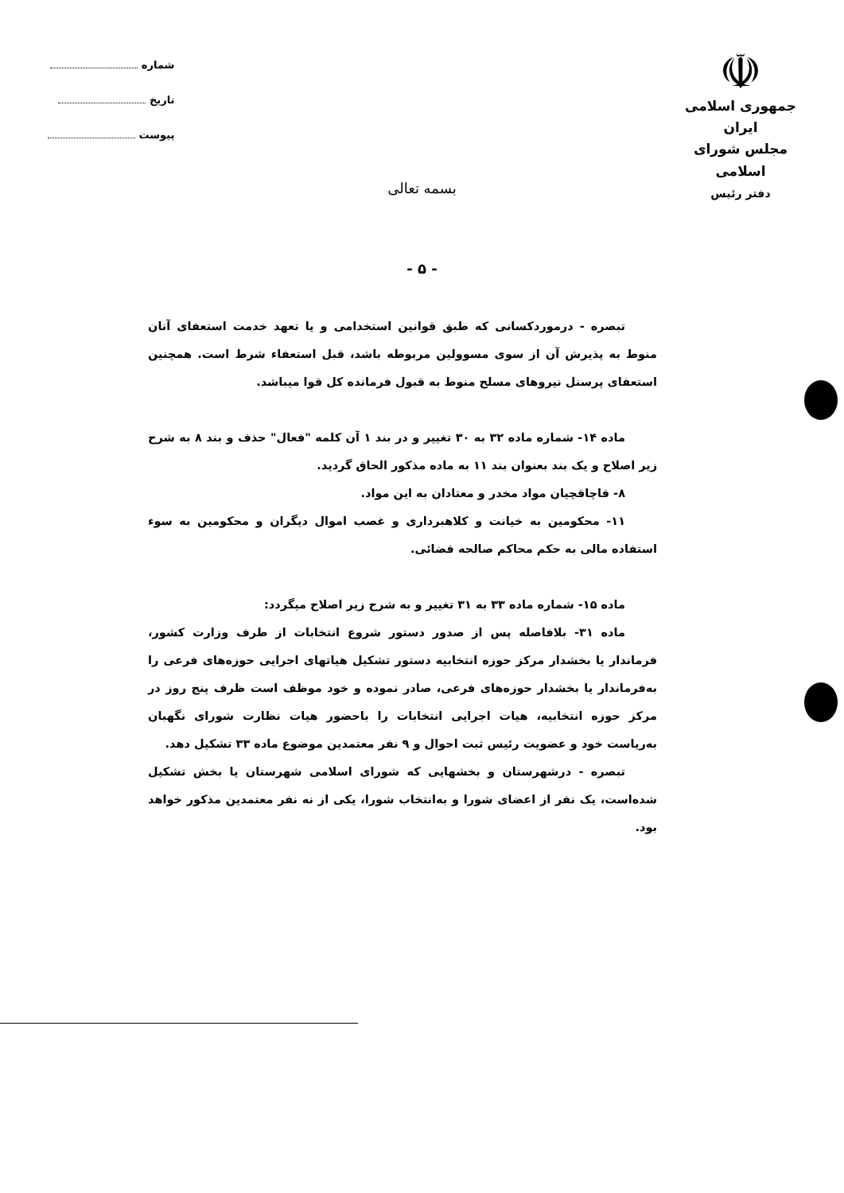☫
جمهوری اسلامی ایران
مجلس شورای اسلامی
دفتر رئیس
شماره
تاریخ
پیوست
بسمه تعالی
- ۵ -
تبصره - درموردکسانی که طبق قوانین استخدامی و یا تعهد خدمت استعفای آنان منوط به پذیرش آن از سوی مسوولین مربوطه باشد، قبل استعفاء شرط است. همچنین استعفای پرسنل نیروهای مسلح منوط به قبول فرمانده کل قوا میباشد.
ماده ۱۴- شماره ماده ۳۲ به ۳۰ تغییر و در بند ۱ آن کلمه "فعال" حذف و بند ۸ به شرح زیر اصلاح و یک بند بعنوان بند ۱۱ به ماده مذکور الحاق گردید.
۸- قاچاقچیان مواد مخدر و معتادان به این مواد.
۱۱- محکومین به خیانت و کلاهبرداری و غصب اموال دیگران و محکومین به سوء استفاده مالی به حکم محاکم صالحه قضائی.
ماده ۱۵- شماره ماده ۳۳ به ۳۱ تغییر و به شرح زیر اصلاح میگردد:
ماده ۳۱- بلافاصله پس از صدور دستور شروع انتخابات از طرف وزارت کشور، فرماندار یا بخشدار مرکز حوزه انتخابیه دستور تشکیل هیاتهای اجرایی حوزه‌های فرعی را به‌فرماندار یا بخشدار حوزه‌های فرعی، صادر نموده و خود موظف است ظرف پنج روز در مرکز حوزه انتخابیه، هیات اجرایی انتخابات را باحضور هیات نظارت شورای نگهبان به‌ریاست خود و عضویت رئیس ثبت احوال و ۹ نفر معتمدین موضوع ماده ۳۳ تشکیل دهد.
تبصره - درشهرستان و بخشهایی که شورای اسلامی شهرستان یا بخش تشکیل شده‌است، یک نفر از اعضای شورا و به‌انتخاب شورا، یکی از نه نفر معتمدین مذکور خواهد بود.